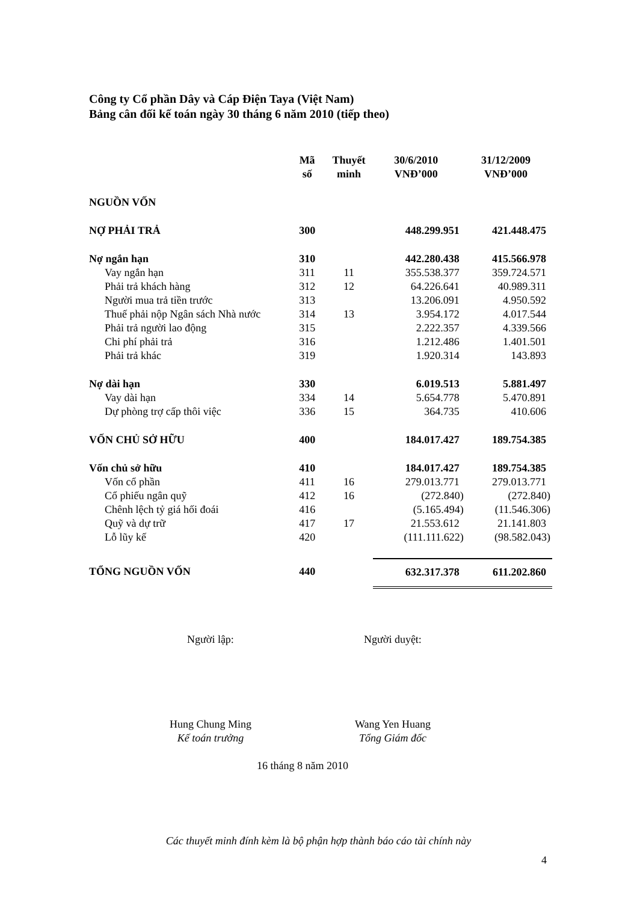Công ty Cổ phần Dây và Cáp Điện Taya (Việt Nam)
Bảng cân đối kế toán ngày 30 tháng 6 năm 2010 (tiếp theo)
| | Mã số | Thuyết minh | 30/6/2010 VNĐ’000 | 31/12/2009 VNĐ’000 |
| --- | --- | --- | --- | --- |
| NGUỒN VỐN | | | | |
| NỢ PHẢI TRẢ | 300 | | 448.299.951 | 421.448.475 |
| Nợ ngắn hạn | 310 | | 442.280.438 | 415.566.978 |
| Vay ngắn hạn | 311 | 11 | 355.538.377 | 359.724.571 |
| Phải trả khách hàng | 312 | 12 | 64.226.641 | 40.989.311 |
| Người mua trả tiền trước | 313 | | 13.206.091 | 4.950.592 |
| Thuế phải nộp Ngân sách Nhà nước | 314 | 13 | 3.954.172 | 4.017.544 |
| Phải trả người lao động | 315 | | 2.222.357 | 4.339.566 |
| Chi phí phải trả | 316 | | 1.212.486 | 1.401.501 |
| Phải trả khác | 319 | | 1.920.314 | 143.893 |
| Nợ dài hạn | 330 | | 6.019.513 | 5.881.497 |
| Vay dài hạn | 334 | 14 | 5.654.778 | 5.470.891 |
| Dự phòng trợ cấp thôi việc | 336 | 15 | 364.735 | 410.606 |
| VỐN CHỦ SỞ HỮU | 400 | | 184.017.427 | 189.754.385 |
| Vốn chủ sở hữu | 410 | | 184.017.427 | 189.754.385 |
| Vốn cổ phần | 411 | 16 | 279.013.771 | 279.013.771 |
| Cổ phiếu ngân quỹ | 412 | 16 | (272.840) | (272.840) |
| Chênh lệch tỷ giá hối đoái | 416 | | (5.165.494) | (11.546.306) |
| Quỹ và dự trữ | 417 | 17 | 21.553.612 | 21.141.803 |
| Lỗ lũy kế | 420 | | (111.111.622) | (98.582.043) |
| TỔNG NGUỒN VỐN | 440 | | 632.317.378 | 611.202.860 |
Người lập: Người duyệt:
Hung Chung Ming
Kế toán trưởng
Wang Yen Huang
Tổng Giám đốc
16 tháng 8 năm 2010
Các thuyết minh đính kèm là bộ phận hợp thành báo cáo tài chính này
4